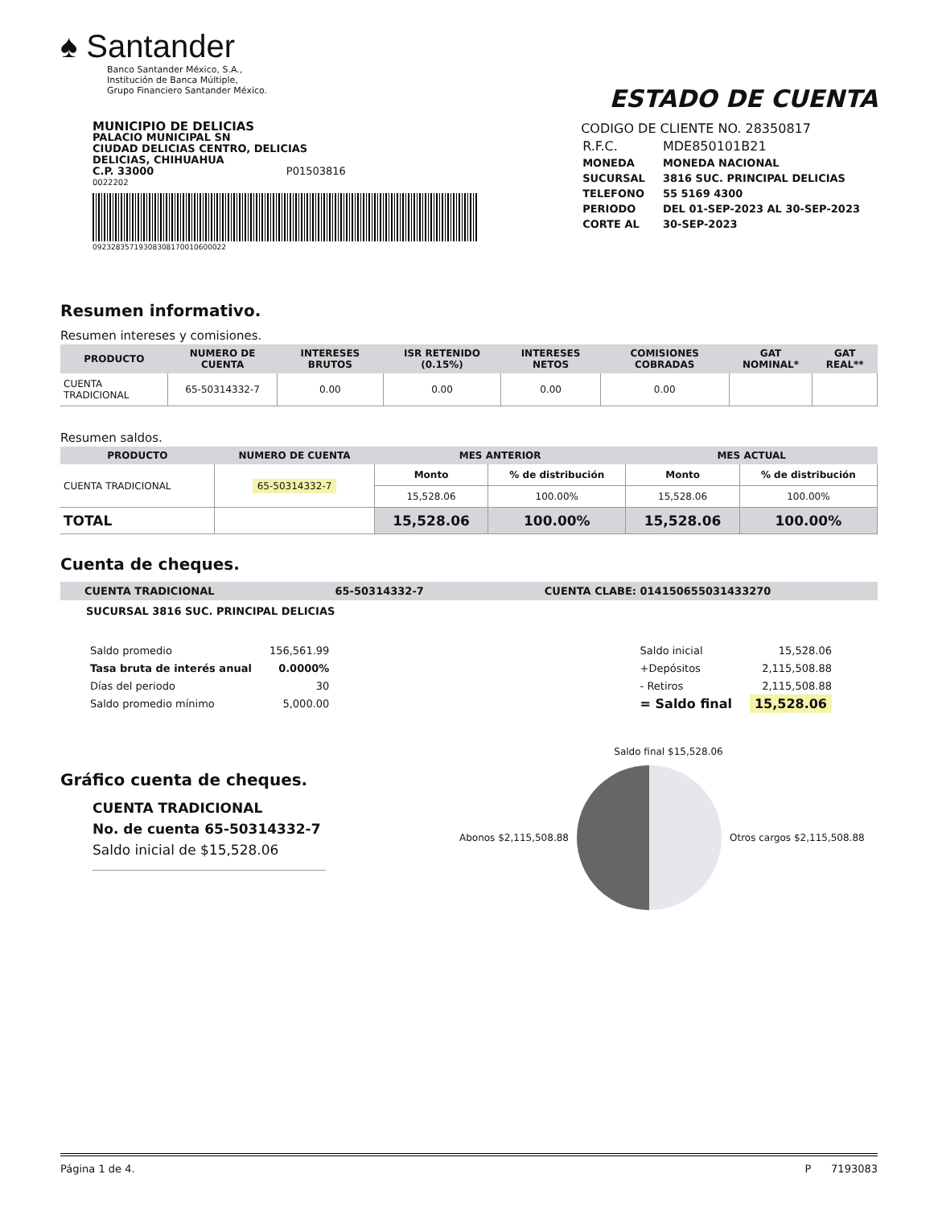♠ Santander
Banco Santander México, S.A.,
Institución de Banca Múltiple,
Grupo Financiero Santander México.
ESTADO DE CUENTA
MUNICIPIO DE DELICIAS
PALACIO MUNICIPAL SN
CIUDAD DELICIAS CENTRO, DELICIAS
DELICIAS, CHIHUAHUA
C.P. 33000 P01503816
0022202
09232835719308308170010600022
CODIGO DE CLIENTE NO. 28350817
| R.F.C. | MDE850101B21 |
| MONEDA | MONEDA NACIONAL |
| SUCURSAL | 3816 SUC. PRINCIPAL DELICIAS |
| TELEFONO | 55 5169 4300 |
| PERIODO | DEL 01-SEP-2023 AL 30-SEP-2023 |
| CORTE AL | 30-SEP-2023 |
Resumen informativo.
Resumen intereses y comisiones.
| PRODUCTO | NUMERO DE CUENTA | INTERESES BRUTOS | ISR RETENIDO (0.15%) | INTERESES NETOS | COMISIONES COBRADAS | GAT NOMINAL* | GAT REAL** |
| --- | --- | --- | --- | --- | --- | --- | --- |
| CUENTA TRADICIONAL | 65-50314332-7 | 0.00 | 0.00 | 0.00 | 0.00 | | |
Resumen saldos.
| PRODUCTO | NUMERO DE CUENTA | MES ANTERIOR | | MES ACTUAL | |
| --- | --- | --- | --- | --- | --- |
| CUENTA TRADICIONAL | 65-50314332-7 | Monto | % de distribución | Monto | % de distribución |
| | | 15,528.06 | 100.00% | 15,528.06 | 100.00% |
| TOTAL | | 15,528.06 | 100.00% | 15,528.06 | 100.00% |
Cuenta de cheques.
CUENTA TRADICIONAL 65-50314332-7 CUENTA CLABE: 014150655031433270
SUCURSAL 3816 SUC. PRINCIPAL DELICIAS
| Saldo promedio | 156,561.99 |
| Tasa bruta de interés anual | 0.0000% |
| Días del periodo | 30 |
| Saldo promedio mínimo | 5,000.00 |
| Saldo inicial | 15,528.06 |
| +Depósitos | 2,115,508.88 |
| - Retiros | 2,115,508.88 |
| = Saldo final | 15,528.06 |
Gráfico cuenta de cheques.
CUENTA TRADICIONAL
No. de cuenta 65-50314332-7
Saldo inicial de $15,528.06
Saldo final $15,528.06
Abonos $2,115,508.88 Otros cargos $2,115,508.88
Página 1 de 4. P 7193083